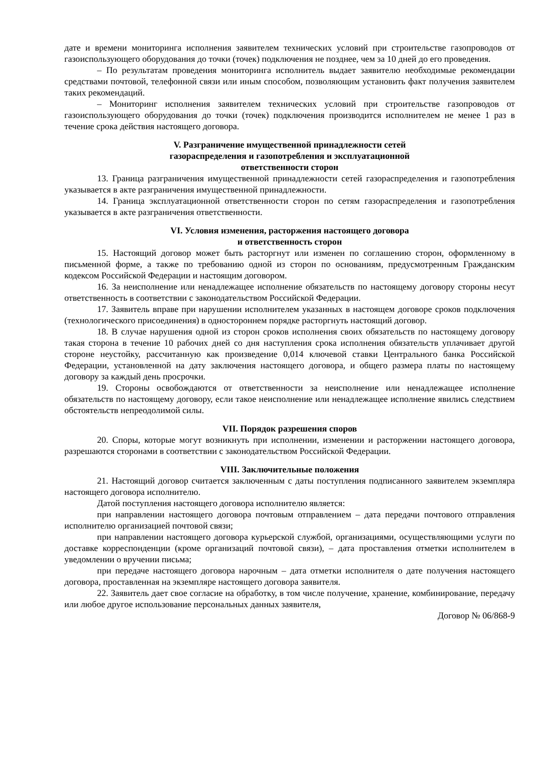дате и времени мониторинга исполнения заявителем технических условий при строительстве газопроводов от газоиспользующего оборудования до точки (точек) подключения не позднее, чем за 10 дней до его проведения.
– По результатам проведения мониторинга исполнитель выдает заявителю необходимые рекомендации средствами почтовой, телефонной связи или иным способом, позволяющим установить факт получения заявителем таких рекомендаций.
– Мониторинг исполнения заявителем технических условий при строительстве газопроводов от газоиспользующего оборудования до точки (точек) подключения производится исполнителем не менее 1 раз в течение срока действия настоящего договора.
V. Разграничение имущественной принадлежности сетей
газораспределения и газопотребления и эксплуатационной
ответственности сторон
13. Граница разграничения имущественной принадлежности сетей газораспределения и газопотребления указывается в акте разграничения имущественной принадлежности.
14. Граница эксплуатационной ответственности сторон по сетям газораспределения и газопотребления указывается в акте разграничения ответственности.
VI. Условия изменения, расторжения настоящего договора
и ответственность сторон
15. Настоящий договор может быть расторгнут или изменен по соглашению сторон, оформленному в письменной форме, а также по требованию одной из сторон по основаниям, предусмотренным Гражданским кодексом Российской Федерации и настоящим договором.
16. За неисполнение или ненадлежащее исполнение обязательств по настоящему договору стороны несут ответственность в соответствии с законодательством Российской Федерации.
17. Заявитель вправе при нарушении исполнителем указанных в настоящем договоре сроков подключения (технологического присоединения) в одностороннем порядке расторгнуть настоящий договор.
18. В случае нарушения одной из сторон сроков исполнения своих обязательств по настоящему договору такая сторона в течение 10 рабочих дней со дня наступления срока исполнения обязательств уплачивает другой стороне неустойку, рассчитанную как произведение 0,014 ключевой ставки Центрального банка Российской Федерации, установленной на дату заключения настоящего договора, и общего размера платы по настоящему договору за каждый день просрочки.
19. Стороны освобождаются от ответственности за неисполнение или ненадлежащее исполнение обязательств по настоящему договору, если такое неисполнение или ненадлежащее исполнение явились следствием обстоятельств непреодолимой силы.
VII. Порядок разрешения споров
20. Споры, которые могут возникнуть при исполнении, изменении и расторжении настоящего договора, разрешаются сторонами в соответствии с законодательством Российской Федерации.
VIII. Заключительные положения
21. Настоящий договор считается заключенным с даты поступления подписанного заявителем экземпляра настоящего договора исполнителю.
Датой поступления настоящего договора исполнителю является:
при направлении настоящего договора почтовым отправлением – дата передачи почтового отправления исполнителю организацией почтовой связи;
при направлении настоящего договора курьерской службой, организациями, осуществляющими услуги по доставке корреспонденции (кроме организаций почтовой связи), – дата проставления отметки исполнителем в уведомлении о вручении письма;
при передаче настоящего договора нарочным – дата отметки исполнителя о дате получения настоящего договора, проставленная на экземпляре настоящего договора заявителя.
22. Заявитель дает свое согласие на обработку, в том числе получение, хранение, комбинирование, передачу или любое другое использование персональных данных заявителя,
Договор № 06/868-9